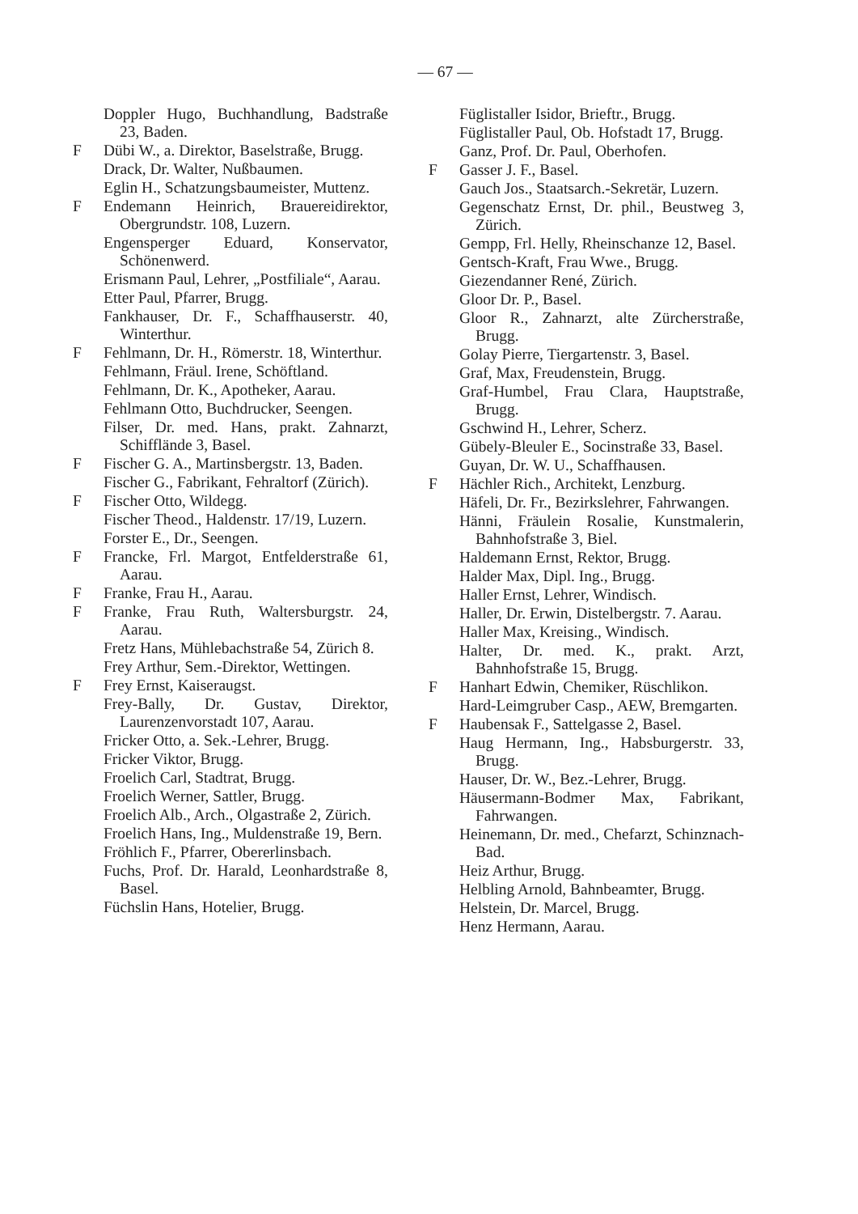— 67 —
Doppler Hugo, Buchhandlung, Badstraße 23, Baden.
F Dübi W., a. Direktor, Baselstraße, Brugg.
Drack, Dr. Walter, Nußbaumen.
Eglin H., Schatzungsbaumeister, Muttenz.
F Endemann Heinrich, Brauereidirektor, Obergrundstr. 108, Luzern.
Engensperger Eduard, Konservator, Schönenwerd.
Erismann Paul, Lehrer, „Postfiliale“, Aarau.
Etter Paul, Pfarrer, Brugg.
Fankhauser, Dr. F., Schaffhauserstr. 40, Winterthur.
F Fehlmann, Dr. H., Römerstr. 18, Winterthur.
Fehlmann, Fräul. Irene, Schöftland.
Fehlmann, Dr. K., Apotheker, Aarau.
Fehlmann Otto, Buchdrucker, Seengen.
Filser, Dr. med. Hans, prakt. Zahnarzt, Schifflände 3, Basel.
F Fischer G. A., Martinsbergstr. 13, Baden.
Fischer G., Fabrikant, Fehraltorf (Zürich).
F Fischer Otto, Wildegg.
Fischer Theod., Haldenstr. 17/19, Luzern.
Forster E., Dr., Seengen.
F Francke, Frl. Margot, Entfelderstraße 61, Aarau.
F Franke, Frau H., Aarau.
F Franke, Frau Ruth, Waltersburgstr. 24, Aarau.
Fretz Hans, Mühlebachstraße 54, Zürich 8.
Frey Arthur, Sem.-Direktor, Wettingen.
F Frey Ernst, Kaiseraugst.
Frey-Bally, Dr. Gustav, Direktor, Laurenzenvorstadt 107, Aarau.
Fricker Otto, a. Sek.-Lehrer, Brugg.
Fricker Viktor, Brugg.
Froelich Carl, Stadtrat, Brugg.
Froelich Werner, Sattler, Brugg.
Froelich Alb., Arch., Olgastraße 2, Zürich.
Froelich Hans, Ing., Muldenstraße 19, Bern.
Fröhlich F., Pfarrer, Obererlinsbach.
Fuchs, Prof. Dr. Harald, Leonhardstraße 8, Basel.
Füchslin Hans, Hotelier, Brugg.
Füglistaller Isidor, Brieftr., Brugg.
Füglistaller Paul, Ob. Hofstadt 17, Brugg.
Ganz, Prof. Dr. Paul, Oberhofen.
F Gasser J. F., Basel.
Gauch Jos., Staatsarch.-Sekretär, Luzern.
Gegenschatz Ernst, Dr. phil., Beustweg 3, Zürich.
Gempp, Frl. Helly, Rheinschanze 12, Basel.
Gentsch-Kraft, Frau Wwe., Brugg.
Giezendanner René, Zürich.
Gloor Dr. P., Basel.
Gloor R., Zahnarzt, alte Zürcherstraße, Brugg.
Golay Pierre, Tiergartenstr. 3, Basel.
Graf, Max, Freudenstein, Brugg.
Graf-Humbel, Frau Clara, Hauptstraße, Brugg.
Gschwind H., Lehrer, Scherz.
Gübely-Bleuler E., Socinstraße 33, Basel.
Guyan, Dr. W. U., Schaffhausen.
F Hächler Rich., Architekt, Lenzburg.
Häfeli, Dr. Fr., Bezirkslehrer, Fahrwangen.
Hänni, Fräulein Rosalie, Kunstmalerin, Bahnhofstraße 3, Biel.
Haldemann Ernst, Rektor, Brugg.
Halder Max, Dipl. Ing., Brugg.
Haller Ernst, Lehrer, Windisch.
Haller, Dr. Erwin, Distelbergstr. 7. Aarau.
Haller Max, Kreising., Windisch.
Halter, Dr. med. K., prakt. Arzt, Bahnhofstraße 15, Brugg.
F Hanhart Edwin, Chemiker, Rüschlikon.
Hard-Leimgruber Casp., AEW, Bremgarten.
F Haubensak F., Sattelgasse 2, Basel.
Haug Hermann, Ing., Habsburgerstr. 33, Brugg.
Hauser, Dr. W., Bez.-Lehrer, Brugg.
Häusermann-Bodmer Max, Fabrikant, Fahrwangen.
Heinemann, Dr. med., Chefarzt, Schinznach-Bad.
Heiz Arthur, Brugg.
Helbling Arnold, Bahnbeamter, Brugg.
Helstein, Dr. Marcel, Brugg.
Henz Hermann, Aarau.